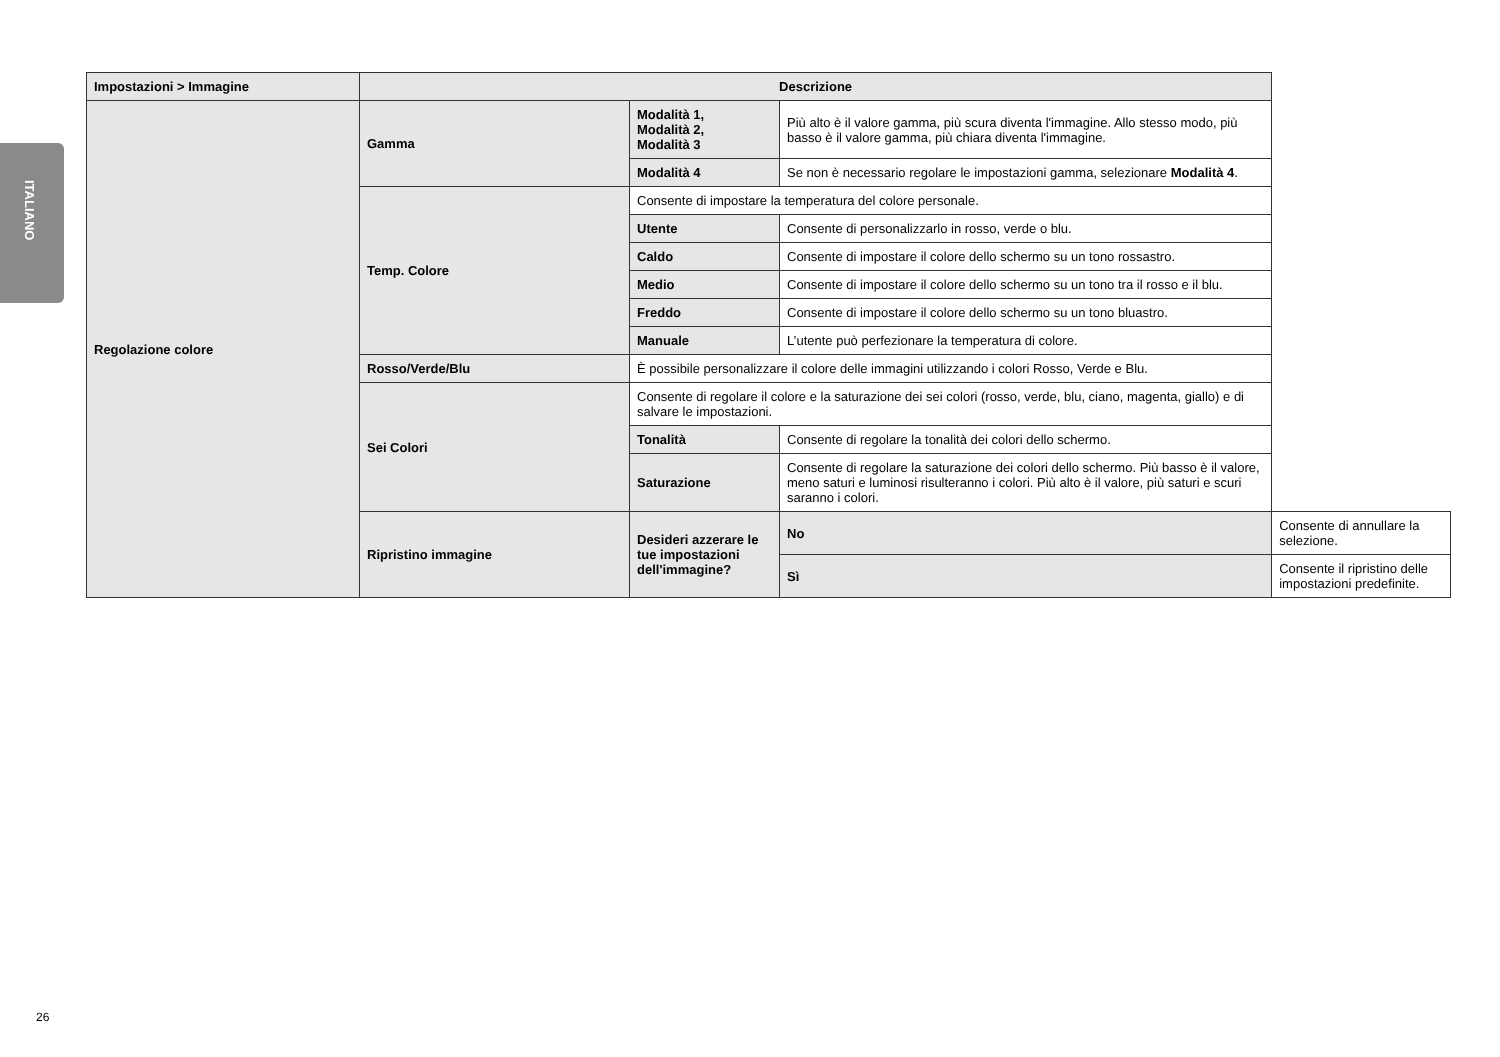ITALIANO
| Impostazioni > Immagine | Descrizione | | | |
| --- | --- | --- | --- | --- |
| Regolazione colore | Gamma | Modalità 1, Modalità 2, Modalità 3 | Più alto è il valore gamma, più scura diventa l'immagine. Allo stesso modo, più basso è il valore gamma, più chiara diventa l'immagine. | |
| | | Modalità 4 | Se non è necessario regolare le impostazioni gamma, selezionare Modalità 4 . | |
| | Temp. Colore | Consente di impostare la temperatura del colore personale. | | |
| | | Utente | Consente di personalizzarlo in rosso, verde o blu. | |
| | | Caldo | Consente di impostare il colore dello schermo su un tono rossastro. | |
| | | Medio | Consente di impostare il colore dello schermo su un tono tra il rosso e il blu. | |
| | | Freddo | Consente di impostare il colore dello schermo su un tono bluastro. | |
| | | Manuale | L’utente può perfezionare la temperatura di colore. | |
| | Rosso/Verde/Blu | È possibile personalizzare il colore delle immagini utilizzando i colori Rosso, Verde e Blu. | | |
| | Sei Colori | Consente di regolare il colore e la saturazione dei sei colori (rosso, verde, blu, ciano, magenta, giallo) e di salvare le impostazioni. | | |
| | | Tonalità | Consente di regolare la tonalità dei colori dello schermo. | |
| | | Saturazione | Consente di regolare la saturazione dei colori dello schermo. Più basso è il valore, meno saturi e luminosi risulteranno i colori. Più alto è il valore, più saturi e scuri saranno i colori. | |
| | Ripristino immagine | Desideri azzerare le tue impostazioni dell'immagine? | No | Consente di annullare la selezione. |
| | | | Sì | Consente il ripristino delle impostazioni predefinite. |
26